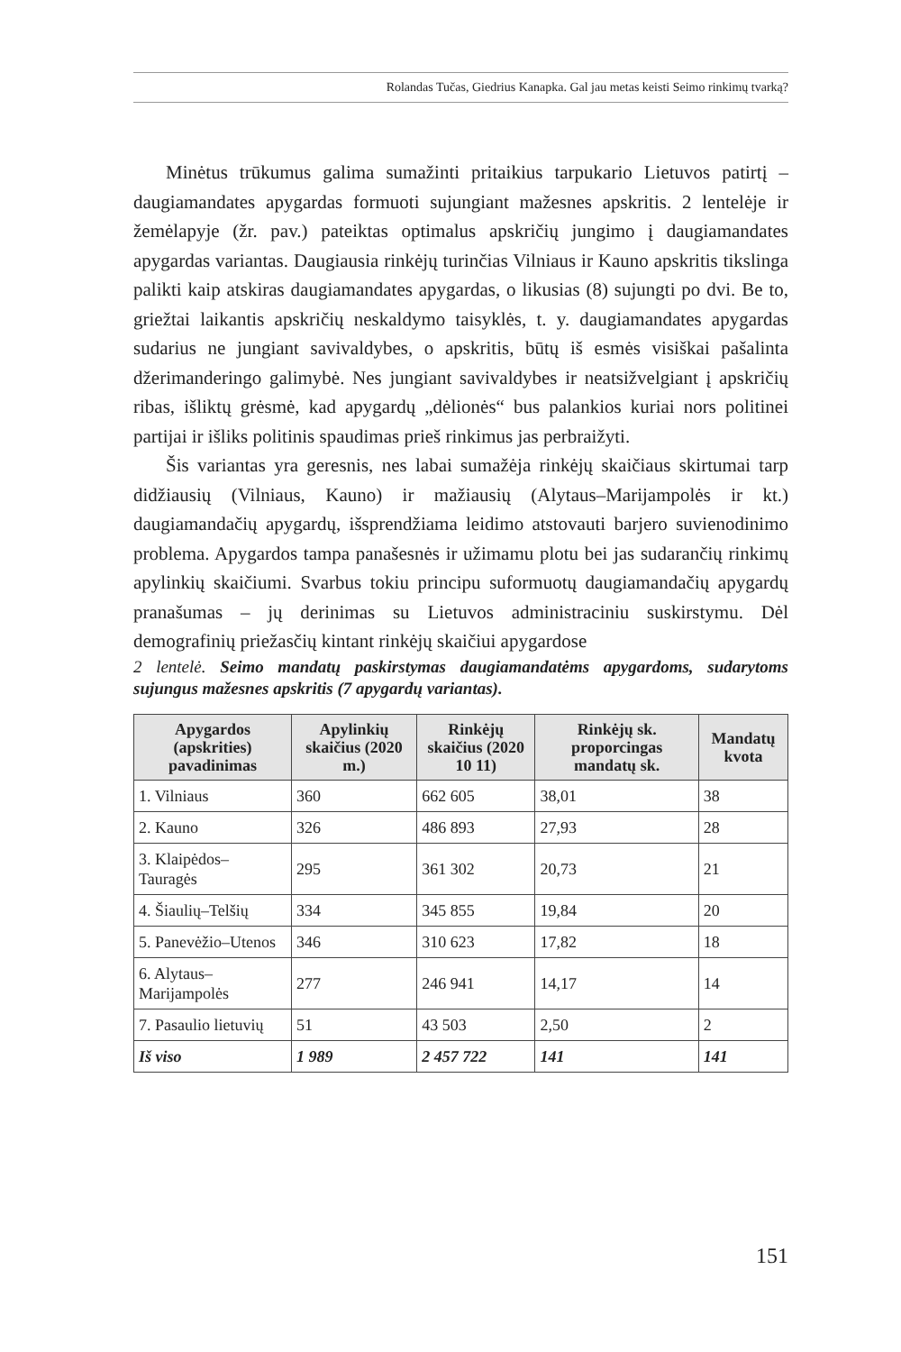Rolandas Tučas, Giedrius Kanapka. Gal jau metas keisti Seimo rinkimų tvarką?
Minėtus trūkumus galima sumažinti pritaikius tarpukario Lietuvos patirtį – daugiamandates apygardas formuoti sujungiant mažesnes apskritis. 2 lentelėje ir žemėlapyje (žr. pav.) pateiktas optimalus apskričių jungimo į daugiamandates apygardas variantas. Daugiausia rinkėjų turinčias Vilniaus ir Kauno apskritis tikslinga palikti kaip atskiras daugiamandates apygardas, o likusias (8) sujungti po dvi. Be to, griežtai laikantis apskričių neskaldymo taisyklės, t. y. daugiamandates apygardas sudarius ne jungiant savivaldybes, o apskritis, būtų iš esmės visiškai pašalinta džerimanderingo galimybė. Nes jungiant savivaldybes ir neatsižvelgiant į apskričių ribas, išliktų grėsmė, kad apygardų „dėlionės“ bus palankios kuriai nors politinei partijai ir išliks politinis spaudimas prieš rinkimus jas perbraižyti.
Šis variantas yra geresnis, nes labai sumažėja rinkėjų skaičiaus skirtumai tarp didžiausių (Vilniaus, Kauno) ir mažiausių (Alytaus–Marijampolės ir kt.) daugiamandačių apygardų, išsprendžiama leidimo atstovauti barjero suvienodinimo problema. Apygardos tampa panašesnės ir užimamu plotu bei jas sudarančių rinkimų apylinkių skaičiumi. Svarbus tokiu principu suformuotų daugiamandačių apygardų pranašumas – jų derinimas su Lietuvos administraciniu suskirstymu. Dėl demografinių priežasčių kintant rinkėjų skaičiui apygardose
2 lentelė. Seimo mandatų paskirstymas daugiamandatėms apygardoms, sudarytoms sujungus mažesnes apskritis (7 apygardų variantas).
| Apygardos (apskrities) pavadinimas | Apylinkių skaičius (2020 m.) | Rinkėjų skaičius (2020 10 11) | Rinkėjų sk. proporcingas mandatų sk. | Mandatų kvota |
| --- | --- | --- | --- | --- |
| 1. Vilniaus | 360 | 662 605 | 38,01 | 38 |
| 2. Kauno | 326 | 486 893 | 27,93 | 28 |
| 3. Klaipėdos–Tauragės | 295 | 361 302 | 20,73 | 21 |
| 4. Šiaulių–Telšių | 334 | 345 855 | 19,84 | 20 |
| 5. Panevėžio–Utenos | 346 | 310 623 | 17,82 | 18 |
| 6. Alytaus–Marijampolės | 277 | 246 941 | 14,17 | 14 |
| 7. Pasaulio lietuvių | 51 | 43 503 | 2,50 | 2 |
| Iš viso | 1 989 | 2 457 722 | 141 | 141 |
151